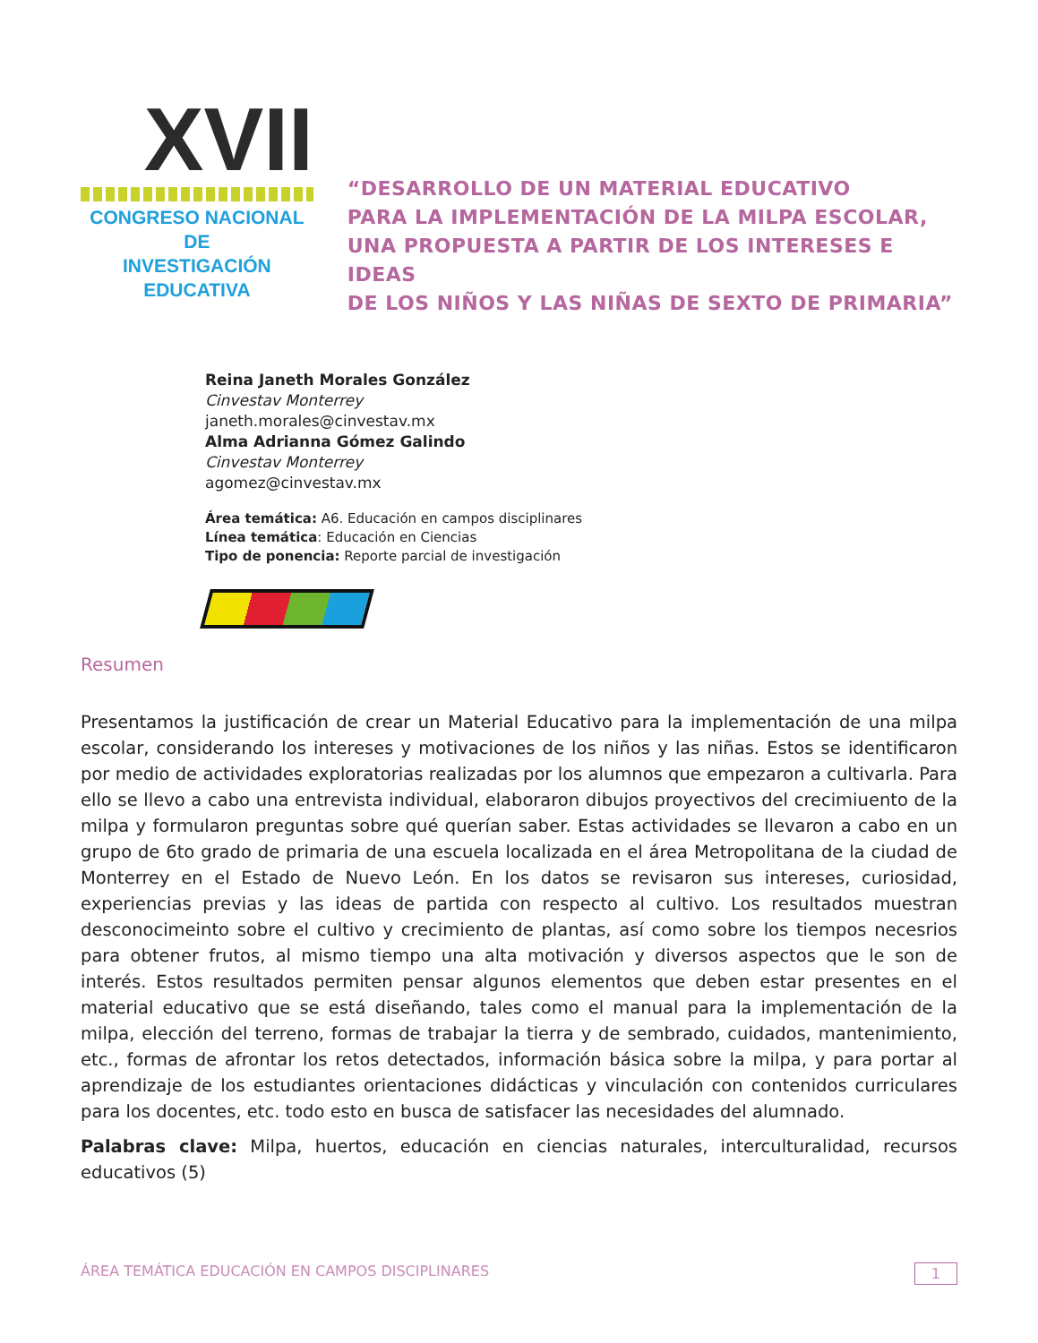XVII
CONGRESO NACIONAL DE
INVESTIGACIÓN EDUCATIVA
“DESARROLLO DE UN MATERIAL EDUCATIVO
PARA LA IMPLEMENTACIÓN DE LA MILPA ESCOLAR,
UNA PROPUESTA A PARTIR DE LOS INTERESES E IDEAS
DE LOS NIÑOS Y LAS NIÑAS DE SEXTO DE PRIMARIA”
Reina Janeth Morales González
Cinvestav Monterrey
janeth.morales@cinvestav.mx
Alma Adrianna Gómez Galindo
Cinvestav Monterrey
agomez@cinvestav.mx
Área temática: A6. Educación en campos disciplinares
Línea temática: Educación en Ciencias
Tipo de ponencia: Reporte parcial de investigación
Resumen
Presentamos la justificación de crear un Material Educativo para la implementación de una milpa escolar, considerando los intereses y motivaciones de los niños y las niñas. Estos se identificaron por medio de actividades exploratorias realizadas por los alumnos que empezaron a cultivarla. Para ello se llevo a cabo una entrevista individual, elaboraron dibujos proyectivos del crecimiuento de la milpa y formularon preguntas sobre qué querían saber. Estas actividades se llevaron a cabo en un grupo de 6to grado de primaria de una escuela localizada en el área Metropolitana de la ciudad de Monterrey en el Estado de Nuevo León. En los datos se revisaron sus intereses, curiosidad, experiencias previas y las ideas de partida con respecto al cultivo. Los resultados muestran desconocimeinto sobre el cultivo y crecimiento de plantas, así como sobre los tiempos necesrios para obtener frutos, al mismo tiempo una alta motivación y diversos aspectos que le son de interés. Estos resultados permiten pensar algunos elementos que deben estar presentes en el material educativo que se está diseñando, tales como el manual para la implementación de la milpa, elección del terreno, formas de trabajar la tierra y de sembrado, cuidados, mantenimiento, etc., formas de afrontar los retos detectados, información básica sobre la milpa, y para portar al aprendizaje de los estudiantes orientaciones didácticas y vinculación con contenidos curriculares para los docentes, etc. todo esto en busca de satisfacer las necesidades del alumnado.
Palabras clave: Milpa, huertos, educación en ciencias naturales, interculturalidad, recursos educativos (5)
ÁREA TEMÁTICA EDUCACIÓN EN CAMPOS DISCIPLINARES 1